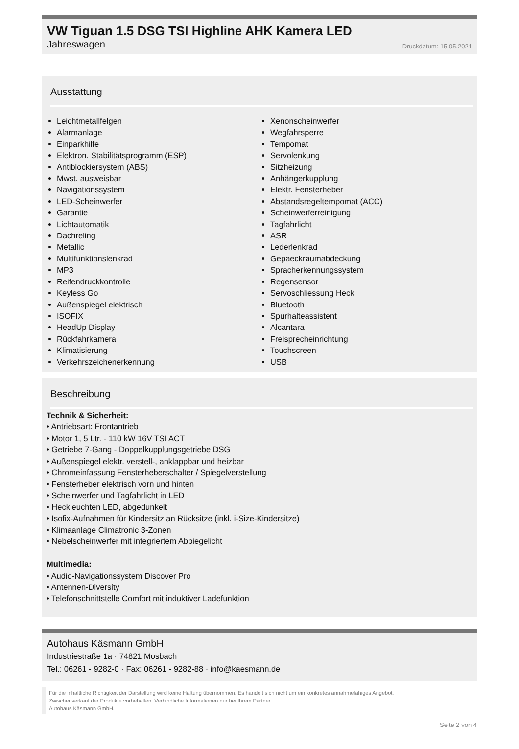VW Tiguan 1.5 DSG TSI Highline AHK Kamera LED
Jahreswagen Druckdatum: 15.05.2021
Ausstattung
Leichtmetallfelgen
Alarmanlage
Einparkhilfe
Elektron. Stabilitätsprogramm (ESP)
Antiblockiersystem (ABS)
Mwst. ausweisbar
Navigationssystem
LED-Scheinwerfer
Garantie
Lichtautomatik
Dachreling
Metallic
Multifunktionslenkrad
MP3
Reifendruckkontrolle
Keyless Go
Außenspiegel elektrisch
ISOFIX
HeadUp Display
Rückfahrkamera
Klimatisierung
Verkehrszeichenerkennung
Xenonscheinwerfer
Wegfahrsperre
Tempomat
Servolenkung
Sitzheizung
Anhängerkupplung
Elektr. Fensterheber
Abstandsregeltempomat (ACC)
Scheinwerferreinigung
Tagfahrlicht
ASR
Lederlenkrad
Gepaeckraumabdeckung
Spracherkennungssystem
Regensensor
Servoschliessung Heck
Bluetooth
Spurhalteassistent
Alcantara
Freisprecheinrichtung
Touchscreen
USB
Beschreibung
Technik & Sicherheit:
• Antriebsart: Frontantrieb
• Motor 1, 5 Ltr. - 110 kW 16V TSI ACT
• Getriebe 7-Gang - Doppelkupplungsgetriebe DSG
• Außenspiegel elektr. verstell-, anklappbar und heizbar
• Chromeinfassung Fensterheberschalter / Spiegelverstellung
• Fensterheber elektrisch vorn und hinten
• Scheinwerfer und Tagfahrlicht in LED
• Heckleuchten LED, abgedunkelt
• Isofix-Aufnahmen für Kindersitz an Rücksitze (inkl. i-Size-Kindersitze)
• Klimaanlage Climatronic 3-Zonen
• Nebelscheinwerfer mit integriertem Abbiegelicht
Multimedia:
• Audio-Navigationssystem Discover Pro
• Antennen-Diversity
• Telefonschnittstelle Comfort mit induktiver Ladefunktion
Autohaus Käsmann GmbH
Industriestraße 1a · 74821 Mosbach
Tel.: 06261 - 9282-0 · Fax: 06261 - 9282-88 · info@kaesmann.de
Für die inhaltliche Richtigkeit der Darstellung wird keine Haftung übernommen. Es handelt sich nicht um ein konkretes annahmefähiges Angebot.
Zwischenverkauf der Produkte vorbehalten. Verbindliche Informationen nur bei Ihrem Partner
Autohaus Käsmann GmbH.
Seite 2 von 4